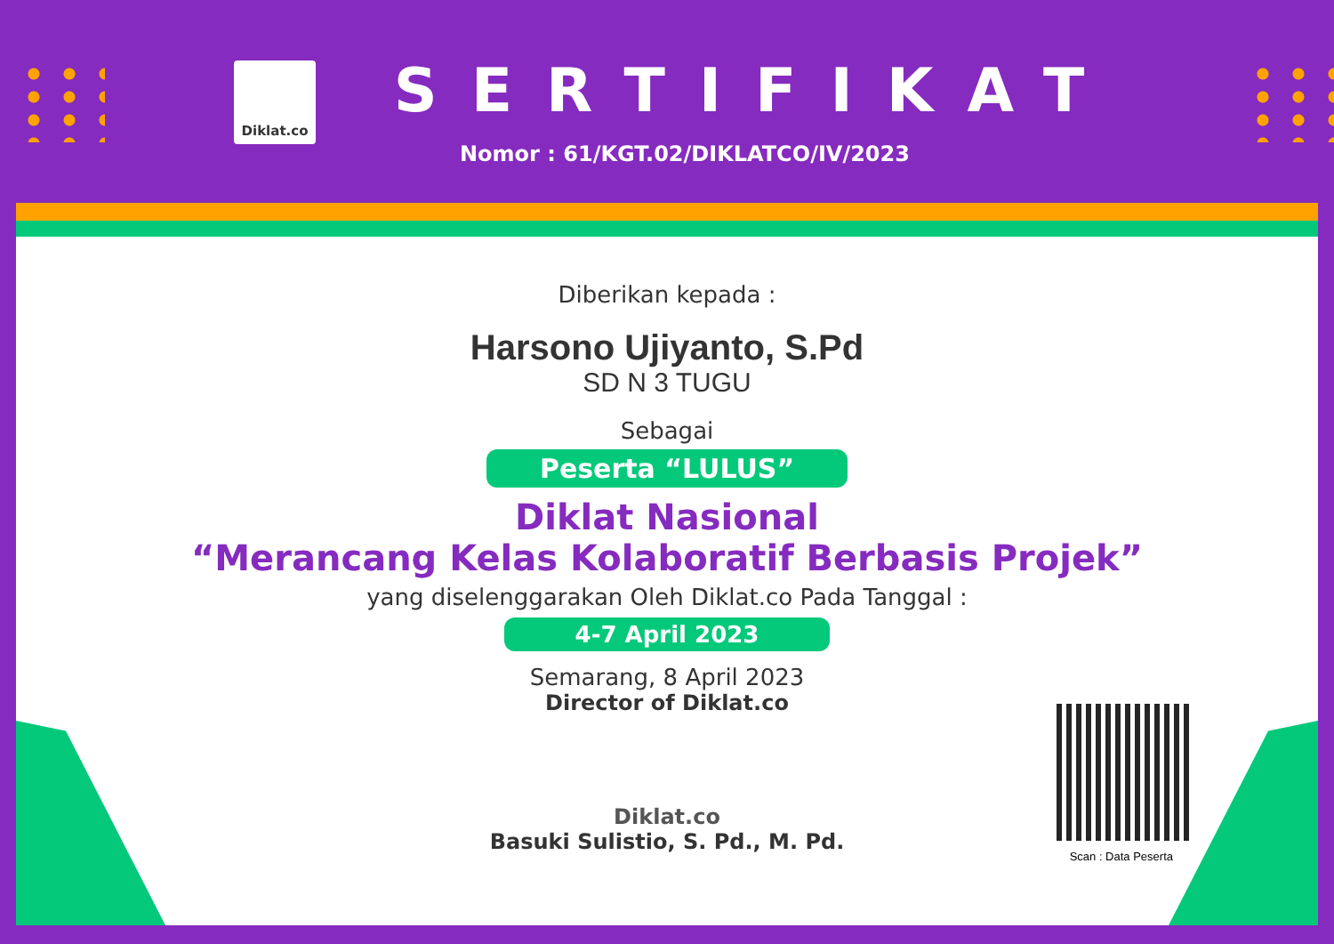Diklat.co
SERTIFIKAT
Nomor : 61/KGT.02/DIKLATCO/IV/2023
Diberikan kepada :
Harsono Ujiyanto, S.Pd
SD N 3 TUGU
Sebagai
Peserta “LULUS”
Diklat Nasional
“Merancang Kelas Kolaboratif Berbasis Projek”
yang diselenggarakan Oleh Diklat.co Pada Tanggal :
4-7 April 2023
Semarang, 8 April 2023
Director of Diklat.co
Diklat.co
Basuki Sulistio, S. Pd., M. Pd.
Scan : Data Peserta